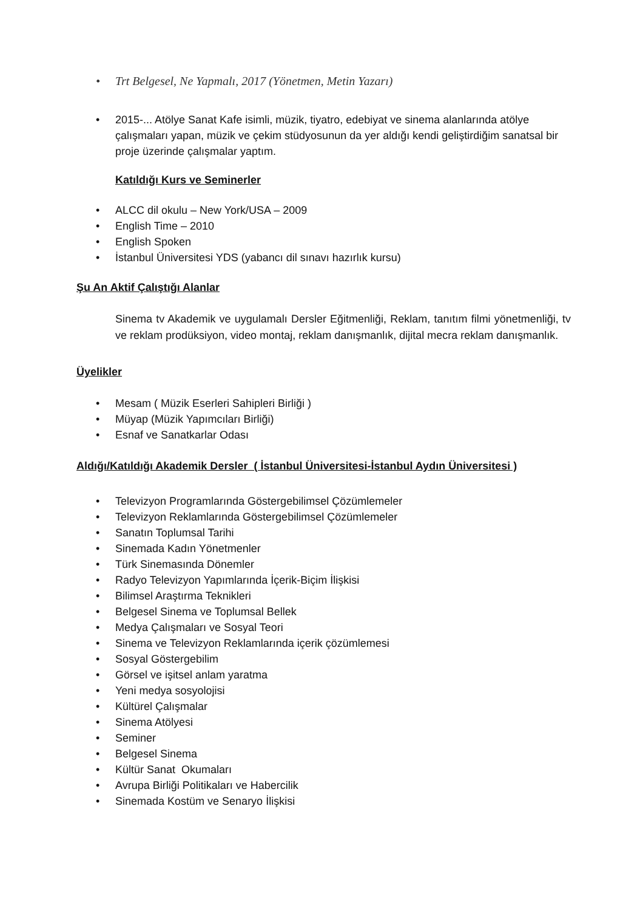• Trt Belgesel, Ne Yapmalı, 2017 (Yönetmen, Metin Yazarı)
• 2015-... Atölye Sanat Kafe isimli, müzik, tiyatro, edebiyat ve sinema alanlarında atölye çalışmaları yapan, müzik ve çekim stüdyosunun da yer aldığı kendi geliştirdiğim sanatsal bir proje üzerinde çalışmalar yaptım.
Katıldığı Kurs ve Seminerler
• ALCC dil okulu – New York/USA – 2009
• English Time – 2010
• English Spoken
• İstanbul Üniversitesi YDS (yabancı dil sınavı hazırlık kursu)
Şu An Aktif Çalıştığı Alanlar
Sinema tv Akademik ve uygulamalı Dersler Eğitmenliği, Reklam, tanıtım filmi yönetmenliği, tv ve reklam prodüksiyon, video montaj, reklam danışmanlık, dijital mecra reklam danışmanlık.
Üyelikler
• Mesam ( Müzik Eserleri Sahipleri Birliği )
• Müyap (Müzik Yapımcıları Birliği)
• Esnaf ve Sanatkarlar Odası
Aldığı/Katıldığı Akademik Dersler ( İstanbul Üniversitesi-İstanbul Aydın Üniversitesi )
• Televizyon Programlarında Göstergebilimsel Çözümlemeler
• Televizyon Reklamlarında Göstergebilimsel Çözümlemeler
• Sanatın Toplumsal Tarihi
• Sinemada Kadın Yönetmenler
• Türk Sinemasında Dönemler
• Radyo Televizyon Yapımlarında İçerik-Biçim İlişkisi
• Bilimsel Araştırma Teknikleri
• Belgesel Sinema ve Toplumsal Bellek
• Medya Çalışmaları ve Sosyal Teori
• Sinema ve Televizyon Reklamlarında içerik çözümlemesi
• Sosyal Göstergebilim
• Görsel ve işitsel anlam yaratma
• Yeni medya sosyolojisi
• Kültürel Çalışmalar
• Sinema Atölyesi
• Seminer
• Belgesel Sinema
• Kültür Sanat Okumaları
• Avrupa Birliği Politikaları ve Habercilik
• Sinemada Kostüm ve Senaryo İlişkisi